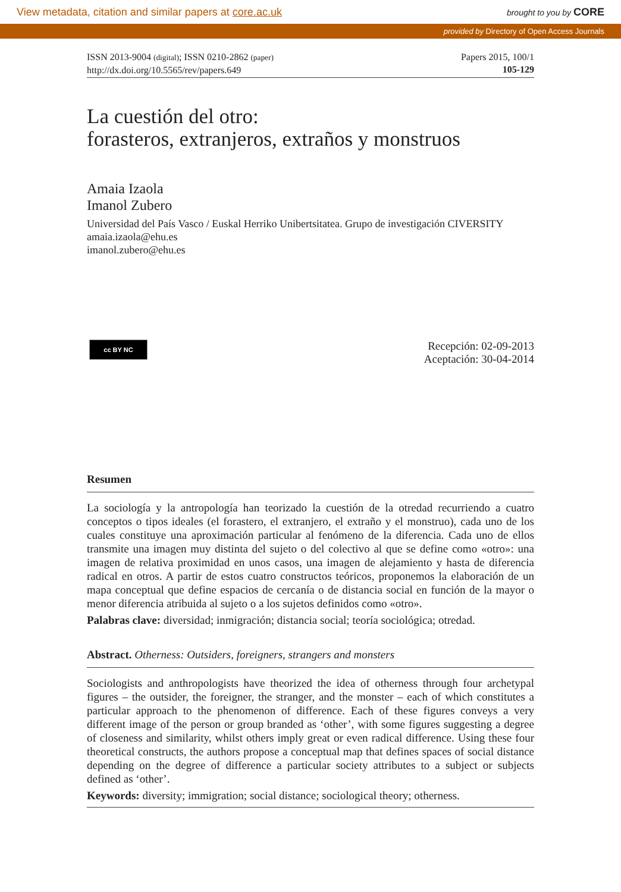View metadata, citation and similar papers at core.ac.uk brought to you by CORE
provided by Directory of Open Access Journals
ISSN 2013-9004 (digital); ISSN 0210-2862 (paper)
http://dx.doi.org/10.5565/rev/papers.649
Papers 2015, 100/1
105-129
La cuestión del otro:
forasteros, extranjeros, extraños y monstruos
Amaia Izaola
Imanol Zubero
Universidad del País Vasco / Euskal Herriko Unibertsitatea. Grupo de investigación CIVERSITY
amaia.izaola@ehu.es
imanol.zubero@ehu.es
cc BY NC
Recepción: 02-09-2013
Aceptación: 30-04-2014
Resumen
La sociología y la antropología han teorizado la cuestión de la otredad recurriendo a cuatro conceptos o tipos ideales (el forastero, el extranjero, el extraño y el monstruo), cada uno de los cuales constituye una aproximación particular al fenómeno de la diferencia. Cada uno de ellos transmite una imagen muy distinta del sujeto o del colectivo al que se define como «otro»: una imagen de relativa proximidad en unos casos, una imagen de alejamiento y hasta de diferencia radical en otros. A partir de estos cuatro constructos teóricos, proponemos la elaboración de un mapa conceptual que define espacios de cercanía o de distancia social en función de la mayor o menor diferencia atribuida al sujeto o a los sujetos definidos como «otro».
Palabras clave: diversidad; inmigración; distancia social; teoría sociológica; otredad.
Abstract. Otherness: Outsiders, foreigners, strangers and monsters
Sociologists and anthropologists have theorized the idea of otherness through four archetypal figures – the outsider, the foreigner, the stranger, and the monster – each of which constitutes a particular approach to the phenomenon of difference. Each of these figures conveys a very different image of the person or group branded as ‘other’, with some figures suggesting a degree of closeness and similarity, whilst others imply great or even radical difference. Using these four theoretical constructs, the authors propose a conceptual map that defines spaces of social distance depending on the degree of difference a particular society attributes to a subject or subjects defined as ‘other’.
Keywords: diversity; immigration; social distance; sociological theory; otherness.